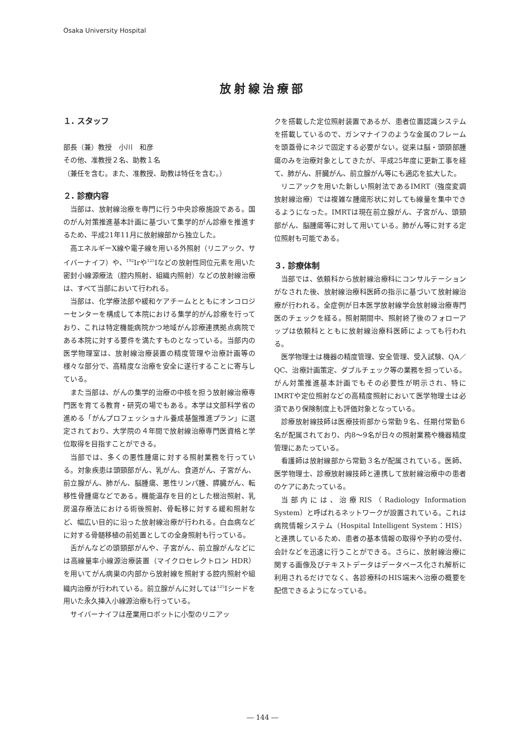Osaka University Hospital
放射線治療部
１. スタッフ
部長（兼）教授　小川　和彦
その他、准教授２名、助教１名
（兼任を含む。また、准教授、助教は特任を含む。）
２. 診療内容
当部は、放射線治療を専門に行う中央診療施設である。国のがん対策推進基本計画に基づいて集学的がん診療を推進するため、平成21年11月に放射線部から独立した。
高エネルギーX線や電子線を用いる外照射（リニアック、サイバーナイフ）や、<sup>192</sup>Irや<sup>125</sup>Iなどの放射性同位元素を用いた密封小線源療法（腔内照射、組織内照射）などの放射線治療は、すべて当部において行われる。
当部は、化学療法部や緩和ケアチームとともにオンコロジーセンターを構成して本院における集学的がん診療を行っており、これは特定機能病院かつ地域がん診療連携拠点病院である本院に対する要件を満たすものとなっている。当部内の医学物理室は、放射線治療装置の精度管理や治療計画等の様々な部分で、高精度な治療を安全に遂行することに寄与している。
また当部は、がんの集学的治療の中核を担う放射線治療専門医を育てる教育・研究の場でもある。本学は文部科学省の進める「がんプロフェッショナル養成基盤推進プラン」に選定されており、大学院の４年間で放射線治療専門医資格と学位取得を目指すことができる。
当部では、多くの悪性腫瘍に対する照射業務を行っている。対象疾患は頭頸部がん、乳がん、食道がん、子宮がん、前立腺がん、肺がん、脳腫瘍、悪性リンパ腫、膵臓がん、転移性骨腫瘍などである。機能温存を目的とした根治照射、乳房温存療法における術後照射、骨転移に対する緩和照射など、幅広い目的に沿った放射線治療が行われる。白血病などに対する骨髄移植の前処置としての全身照射も行っている。
舌がんなどの頭頸部がんや、子宮がん、前立腺がんなどには高線量率小線源治療装置（マイクロセレクトロン HDR）を用いてがん病巣の内部から放射線を照射する腔内照射や組織内治療が行われている。前立腺がんに対しては<sup>125</sup>Iシードを用いた永久挿入小線源治療も行っている。
サイバーナイフは産業用ロボットに小型のリニアッ
クを搭載した定位照射装置であるが、患者位置認識システムを搭載しているので、ガンマナイフのような金属のフレームを頭蓋骨にネジで固定する必要がない。従来は脳・頭頸部腫瘍のみを治療対象としてきたが、平成25年度に更新工事を経て、肺がん、肝臓がん、前立腺がん等にも適応を拡大した。
リニアックを用いた新しい照射法であるIMRT（強度変調放射線治療）では複雑な腫瘍形状に対しても線量を集中できるようになった。IMRTは現在前立腺がん、子宮がん、頭頸部がん、脳腫瘍等に対して用いている。肺がん等に対する定位照射も可能である。
３. 診療体制
当部では、依頼科から放射線治療科にコンサルテーションがなされた後、放射線治療科医師の指示に基づいて放射線治療が行われる。全症例が日本医学放射線学会放射線治療専門医のチェックを経る。照射期間中、照射終了後のフォローアップは依頼科とともに放射線治療科医師によっても行われる。
医学物理士は機器の精度管理、安全管理、受入試験、QA／QC、治療計画策定、ダブルチェック等の業務を担っている。がん対策推進基本計画でもその必要性が明示され、特にIMRTや定位照射などの高精度照射において医学物理士は必須であり保険制度上も評価対象となっている。
診療放射線技師は医療技術部から常勤９名、任期付常勤６名が配属されており、内8〜9名が日々の照射業務や機器精度管理にあたっている。
看護師は放射線部から常勤３名が配属されている。医師、医学物理士、診療放射線技師と連携して放射線治療中の患者のケアにあたっている。
当部内には、治療RIS（Radiology Information System）と呼ばれるネットワークが設置されている。これは病院情報システム（Hospital Intelligent System：HIS）と連携しているため、患者の基本情報の取得や予約の受付、会計などを迅速に行うことができる。さらに、放射線治療に関する画像及びテキストデータはデータベース化され解析に利用されるだけでなく、各診療科のHIS端末へ治療の概要を配信できるようになっている。
― 144 ―